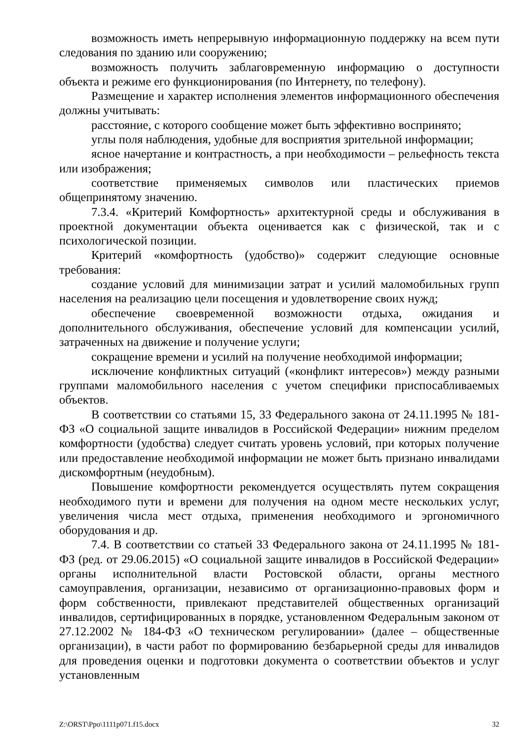возможность иметь непрерывную информационную поддержку на всем пути следования по зданию или сооружению;
возможность получить заблаговременную информацию о доступности объекта и режиме его функционирования (по Интернету, по телефону).
Размещение и характер исполнения элементов информационного обеспечения должны учитывать:
расстояние, с которого сообщение может быть эффективно воспринято;
углы поля наблюдения, удобные для восприятия зрительной информации;
ясное начертание и контрастность, а при необходимости – рельефность текста или изображения;
соответствие применяемых символов или пластических приемов общепринятому значению.
7.3.4. «Критерий Комфортность» архитектурной среды и обслуживания в проектной документации объекта оценивается как с физической, так и с психологической позиции.
Критерий «комфортность (удобство)» содержит следующие основные требования:
создание условий для минимизации затрат и усилий маломобильных групп населения на реализацию цели посещения и удовлетворение своих нужд;
обеспечение своевременной возможности отдыха, ожидания и дополнительного обслуживания, обеспечение условий для компенсации усилий, затраченных на движение и получение услуги;
сокращение времени и усилий на получение необходимой информации;
исключение конфликтных ситуаций («конфликт интересов») между разными группами маломобильного населения с учетом специфики приспосабливаемых объектов.
В соответствии со статьями 15, 33 Федерального закона от 24.11.1995 № 181-ФЗ «О социальной защите инвалидов в Российской Федерации» нижним пределом комфортности (удобства) следует считать уровень условий, при которых получение или предоставление необходимой информации не может быть признано инвалидами дискомфортным (неудобным).
Повышение комфортности рекомендуется осуществлять путем сокращения необходимого пути и времени для получения на одном месте нескольких услуг, увеличения числа мест отдыха, применения необходимого и эргономичного оборудования и др.
7.4. В соответствии со статьей 33 Федерального закона от 24.11.1995 № 181-ФЗ (ред. от 29.06.2015) «О социальной защите инвалидов в Российской Федерации» органы исполнительной власти Ростовской области, органы местного самоуправления, организации, независимо от организационно-правовых форм и форм собственности, привлекают представителей общественных организаций инвалидов, сертифицированных в порядке, установленном Федеральным законом от 27.12.2002 № 184-ФЗ «О техническом регулировании» (далее – общественные организации), в части работ по формированию безбарьерной среды для инвалидов для проведения оценки и подготовки документа о соответствии объектов и услуг установленным
Z:\ORST\Ppo\1111p071.f15.docx 32